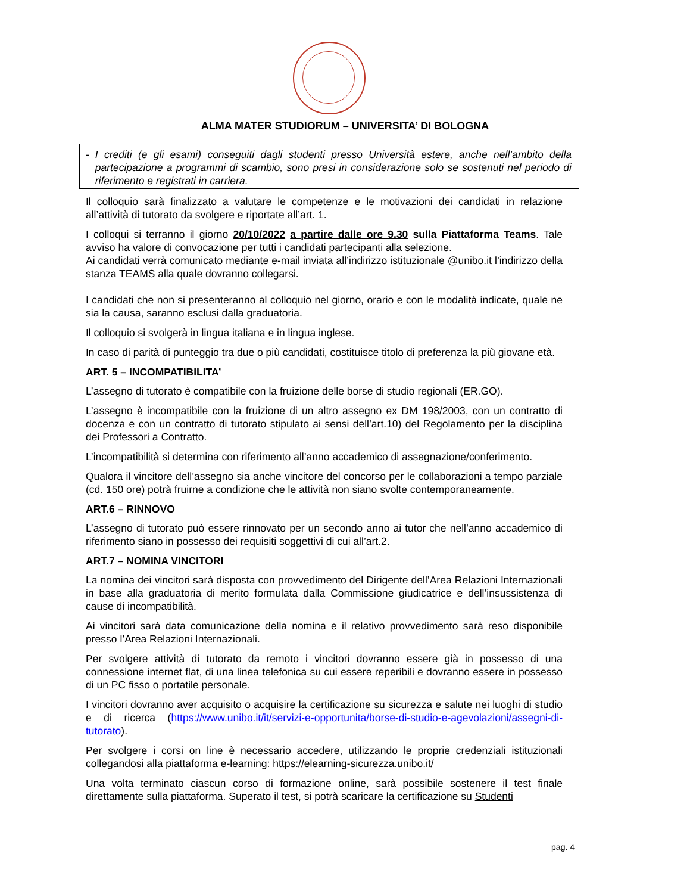ALMA MATER STUDIORUM – UNIVERSITA’ DI BOLOGNA
- I crediti (e gli esami) conseguiti dagli studenti presso Università estere, anche nell’ambito della partecipazione a programmi di scambio, sono presi in considerazione solo se sostenuti nel periodo di riferimento e registrati in carriera.
Il colloquio sarà finalizzato a valutare le competenze e le motivazioni dei candidati in relazione all’attività di tutorato da svolgere e riportate all’art. 1.
I colloqui si terranno il giorno 20/10/2022 a partire dalle ore 9.30 sulla Piattaforma Teams. Tale avviso ha valore di convocazione per tutti i candidati partecipanti alla selezione.
Ai candidati verrà comunicato mediante e-mail inviata all’indirizzo istituzionale @unibo.it l’indirizzo della stanza TEAMS alla quale dovranno collegarsi.
I candidati che non si presenteranno al colloquio nel giorno, orario e con le modalità indicate, quale ne sia la causa, saranno esclusi dalla graduatoria.
Il colloquio si svolgerà in lingua italiana e in lingua inglese.
In caso di parità di punteggio tra due o più candidati, costituisce titolo di preferenza la più giovane età.
ART. 5 – INCOMPATIBILITA’
L’assegno di tutorato è compatibile con la fruizione delle borse di studio regionali (ER.GO).
L’assegno è incompatibile con la fruizione di un altro assegno ex DM 198/2003, con un contratto di docenza e con un contratto di tutorato stipulato ai sensi dell’art.10) del Regolamento per la disciplina dei Professori a Contratto.
L’incompatibilità si determina con riferimento all’anno accademico di assegnazione/conferimento.
Qualora il vincitore dell’assegno sia anche vincitore del concorso per le collaborazioni a tempo parziale (cd. 150 ore) potrà fruirne a condizione che le attività non siano svolte contemporaneamente.
ART.6 – RINNOVO
L’assegno di tutorato può essere rinnovato per un secondo anno ai tutor che nell’anno accademico di riferimento siano in possesso dei requisiti soggettivi di cui all’art.2.
ART.7 – NOMINA VINCITORI
La nomina dei vincitori sarà disposta con provvedimento del Dirigente dell’Area Relazioni Internazionali in base alla graduatoria di merito formulata dalla Commissione giudicatrice e dell’insussistenza di cause di incompatibilità.
Ai vincitori sarà data comunicazione della nomina e il relativo provvedimento sarà reso disponibile presso l’Area Relazioni Internazionali.
Per svolgere attività di tutorato da remoto i vincitori dovranno essere già in possesso di una connessione internet flat, di una linea telefonica su cui essere reperibili e dovranno essere in possesso di un PC fisso o portatile personale.
I vincitori dovranno aver acquisito o acquisire la certificazione su sicurezza e salute nei luoghi di studio e di ricerca (https://www.unibo.it/it/servizi-e-opportunita/borse-di-studio-e-agevolazioni/assegni-di-tutorato).
Per svolgere i corsi on line è necessario accedere, utilizzando le proprie credenziali istituzionali collegandosi alla piattaforma e-learning: https://elearning-sicurezza.unibo.it/
Una volta terminato ciascun corso di formazione online, sarà possibile sostenere il test finale direttamente sulla piattaforma. Superato il test, si potrà scaricare la certificazione su Studenti
pag. 4